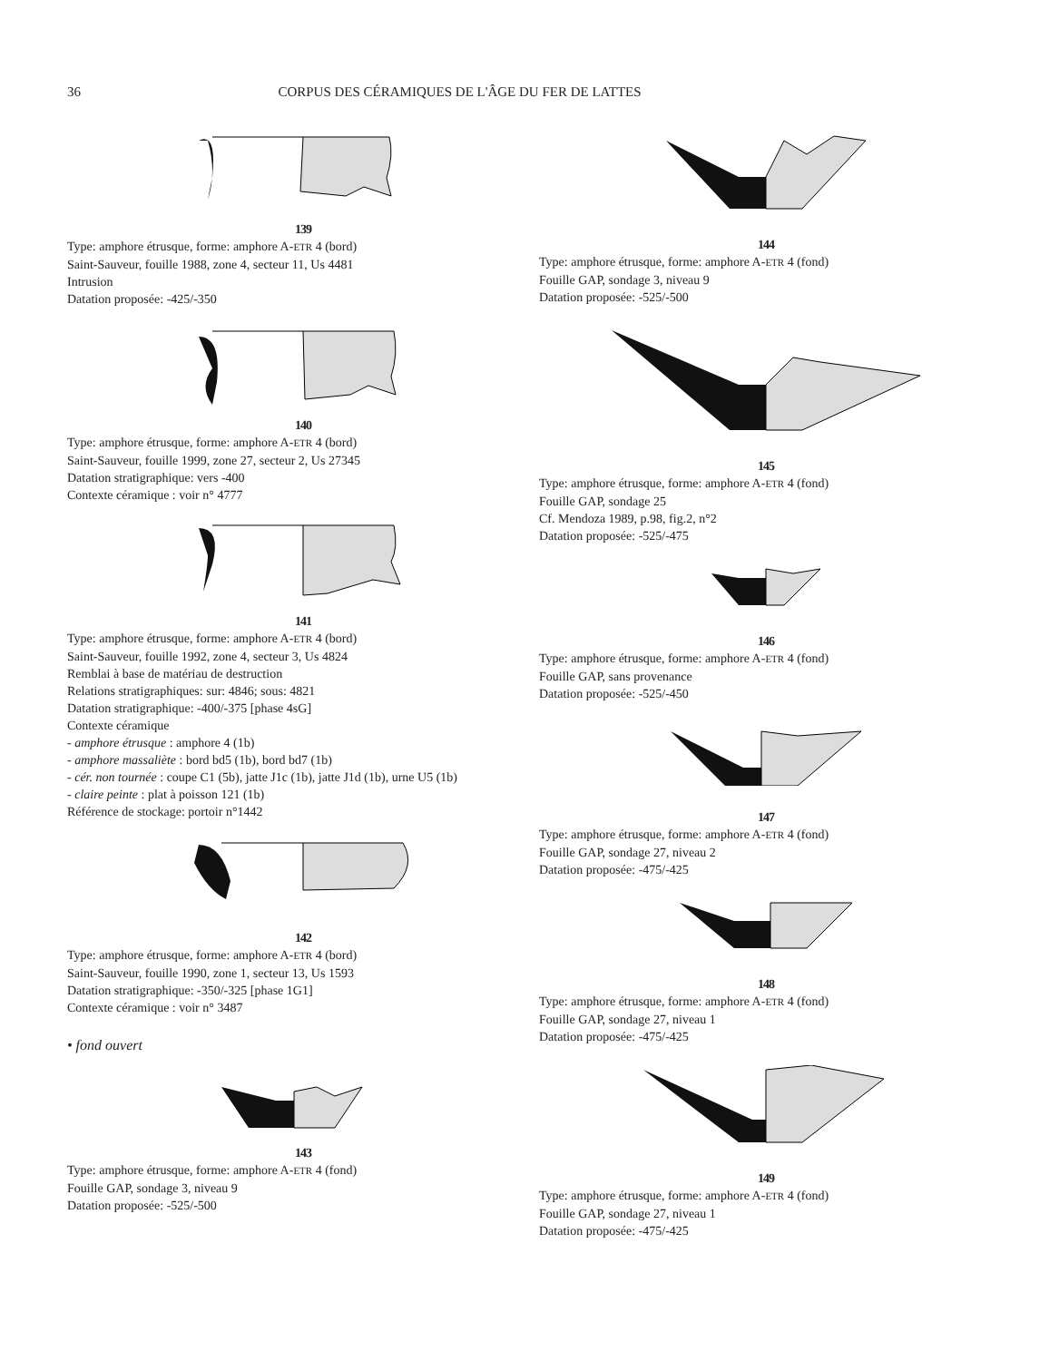36 CORPUS DES CÉRAMIQUES DE L'ÂGE DU FER DE LATTES
139
Type: amphore étrusque, forme: amphore A-ETR 4 (bord)
Saint-Sauveur, fouille 1988, zone 4, secteur 11, Us 4481
Intrusion
Datation proposée: -425/-350
140
Type: amphore étrusque, forme: amphore A-ETR 4 (bord)
Saint-Sauveur, fouille 1999, zone 27, secteur 2, Us 27345
Datation stratigraphique: vers -400
Contexte céramique : voir n° 4777
141
Type: amphore étrusque, forme: amphore A-ETR 4 (bord)
Saint-Sauveur, fouille 1992, zone 4, secteur 3, Us 4824
Remblai à base de matériau de destruction
Relations stratigraphiques: sur: 4846; sous: 4821
Datation stratigraphique: -400/-375 [phase 4sG]
Contexte céramique
- amphore étrusque : amphore 4 (1b)
- amphore massaliète : bord bd5 (1b), bord bd7 (1b)
- cér. non tournée : coupe C1 (5b), jatte J1c (1b), jatte J1d (1b), urne U5 (1b)
- claire peinte : plat à poisson 121 (1b)
Référence de stockage: portoir n°1442
142
Type: amphore étrusque, forme: amphore A-ETR 4 (bord)
Saint-Sauveur, fouille 1990, zone 1, secteur 13, Us 1593
Datation stratigraphique: -350/-325 [phase 1G1]
Contexte céramique : voir n° 3487
• fond ouvert
143
Type: amphore étrusque, forme: amphore A-ETR 4 (fond)
Fouille GAP, sondage 3, niveau 9
Datation proposée: -525/-500
144
Type: amphore étrusque, forme: amphore A-ETR 4 (fond)
Fouille GAP, sondage 3, niveau 9
Datation proposée: -525/-500
145
Type: amphore étrusque, forme: amphore A-ETR 4 (fond)
Fouille GAP, sondage 25
Cf. Mendoza 1989, p.98, fig.2, n°2
Datation proposée: -525/-475
146
Type: amphore étrusque, forme: amphore A-ETR 4 (fond)
Fouille GAP, sans provenance
Datation proposée: -525/-450
147
Type: amphore étrusque, forme: amphore A-ETR 4 (fond)
Fouille GAP, sondage 27, niveau 2
Datation proposée: -475/-425
148
Type: amphore étrusque, forme: amphore A-ETR 4 (fond)
Fouille GAP, sondage 27, niveau 1
Datation proposée: -475/-425
149
Type: amphore étrusque, forme: amphore A-ETR 4 (fond)
Fouille GAP, sondage 27, niveau 1
Datation proposée: -475/-425